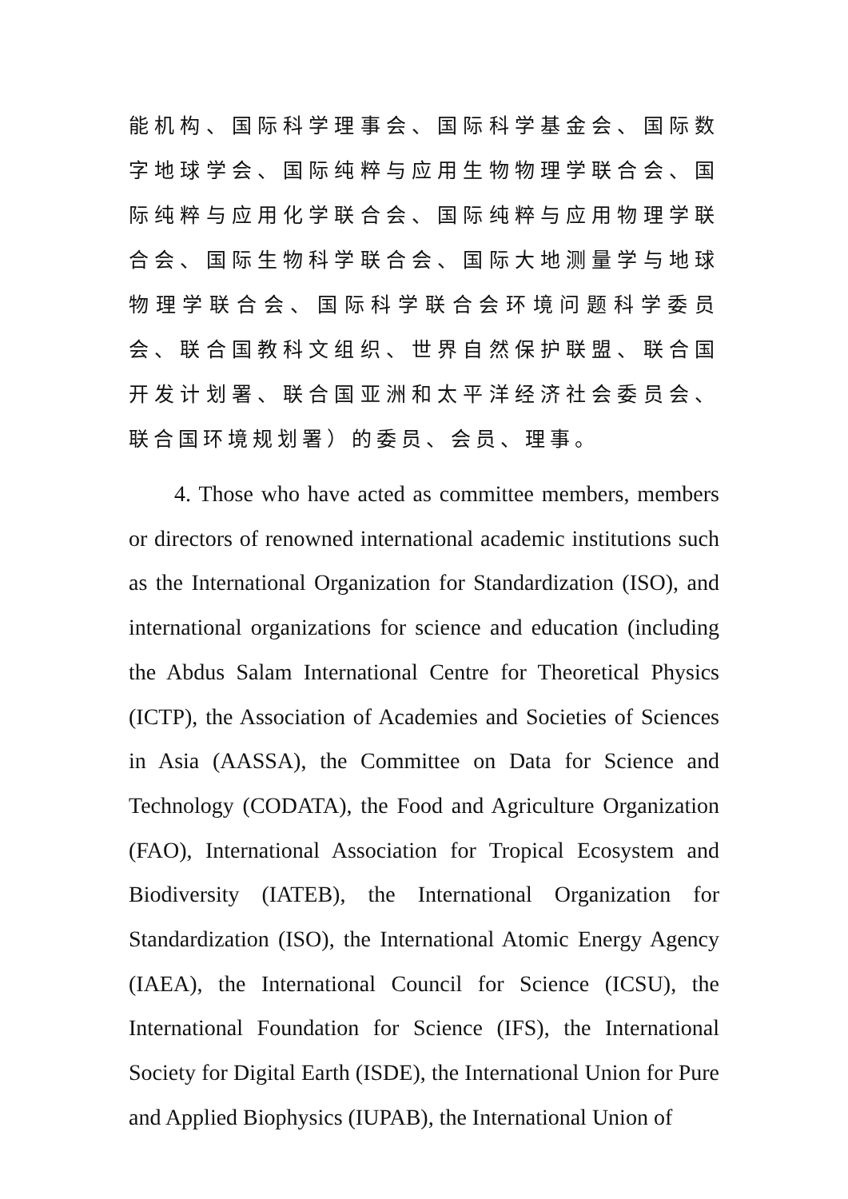能机构、国际科学理事会、国际科学基金会、国际数字地球学会、国际纯粹与应用生物物理学联合会、国际纯粹与应用化学联合会、国际纯粹与应用物理学联合会、国际生物科学联合会、国际大地测量学与地球物理学联合会、国际科学联合会环境问题科学委员会、联合国教科文组织、世界自然保护联盟、联合国开发计划署、联合国亚洲和太平洋经济社会委员会、联合国环境规划署）的委员、会员、理事。
4. Those who have acted as committee members, members or directors of renowned international academic institutions such as the International Organization for Standardization (ISO), and international organizations for science and education (including the Abdus Salam International Centre for Theoretical Physics (ICTP), the Association of Academies and Societies of Sciences in Asia (AASSA), the Committee on Data for Science and Technology (CODATA), the Food and Agriculture Organization (FAO), International Association for Tropical Ecosystem and Biodiversity (IATEB), the International Organization for Standardization (ISO), the International Atomic Energy Agency (IAEA), the International Council for Science (ICSU), the International Foundation for Science (IFS), the International Society for Digital Earth (ISDE), the International Union for Pure and Applied Biophysics (IUPAB), the International Union of